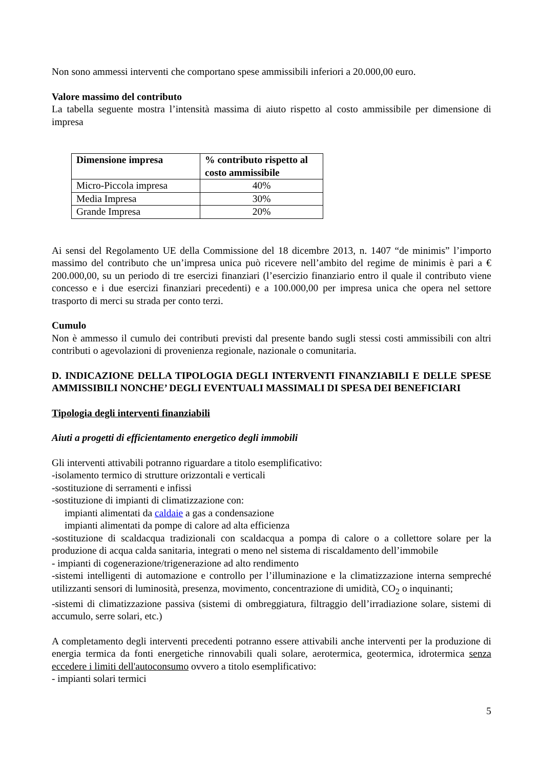Non sono ammessi interventi che comportano spese ammissibili inferiori a 20.000,00 euro.
Valore massimo del contributo
La tabella seguente mostra l’intensità massima di aiuto rispetto al costo ammissibile per dimensione di impresa
| Dimensione impresa | % contributo rispetto al costo ammissibile |
| --- | --- |
| Micro-Piccola impresa | 40% |
| Media Impresa | 30% |
| Grande Impresa | 20% |
Ai sensi del Regolamento UE della Commissione del 18 dicembre 2013, n. 1407 “de minimis” l’importo massimo del contributo che un’impresa unica può ricevere nell’ambito del regime de minimis è pari a € 200.000,00, su un periodo di tre esercizi finanziari (l’esercizio finanziario entro il quale il contributo viene concesso e i due esercizi finanziari precedenti) e a 100.000,00 per impresa unica che opera nel settore trasporto di merci su strada per conto terzi.
Cumulo
Non è ammesso il cumulo dei contributi previsti dal presente bando sugli stessi costi ammissibili con altri contributi o agevolazioni di provenienza regionale, nazionale o comunitaria.
D. INDICAZIONE DELLA TIPOLOGIA DEGLI INTERVENTI FINANZIABILI E DELLE SPESE AMMISSIBILI NONCHE’ DEGLI EVENTUALI MASSIMALI DI SPESA DEI BENEFICIARI
Tipologia degli interventi finanziabili
Aiuti a progetti di efficientamento energetico degli immobili
Gli interventi attivabili potranno riguardare a titolo esemplificativo:
-isolamento termico di strutture orizzontali e verticali
-sostituzione di serramenti e infissi
-sostituzione di impianti di climatizzazione con:
impianti alimentati da caldaie a gas a condensazione
impianti alimentati da pompe di calore ad alta efficienza
-sostituzione di scaldacqua tradizionali con scaldacqua a pompa di calore o a collettore solare per la produzione di acqua calda sanitaria, integrati o meno nel sistema di riscaldamento dell’immobile
- impianti di cogenerazione/trigenerazione ad alto rendimento
-sistemi intelligenti di automazione e controllo per l’illuminazione e la climatizzazione interna sempreché utilizzanti sensori di luminosità, presenza, movimento, concentrazione di umidità, CO<sub>2</sub> o inquinanti;
-sistemi di climatizzazione passiva (sistemi di ombreggiatura, filtraggio dell’irradiazione solare, sistemi di accumulo, serre solari, etc.)
A completamento degli interventi precedenti potranno essere attivabili anche interventi per la produzione di energia termica da fonti energetiche rinnovabili quali solare, aerotermica, geotermica, idrotermica senza eccedere i limiti dell'autoconsumo ovvero a titolo esemplificativo:
- impianti solari termici
5